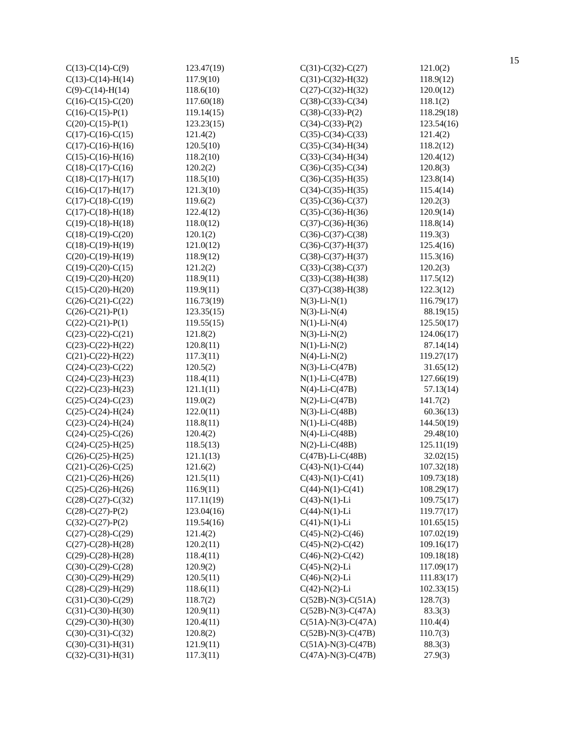15
| C(13)-C(14)-C(9) | 123.47(19) |
| C(13)-C(14)-H(14) | 117.9(10) |
| C(9)-C(14)-H(14) | 118.6(10) |
| C(16)-C(15)-C(20) | 117.60(18) |
| C(16)-C(15)-P(1) | 119.14(15) |
| C(20)-C(15)-P(1) | 123.23(15) |
| C(17)-C(16)-C(15) | 121.4(2) |
| C(17)-C(16)-H(16) | 120.5(10) |
| C(15)-C(16)-H(16) | 118.2(10) |
| C(18)-C(17)-C(16) | 120.2(2) |
| C(18)-C(17)-H(17) | 118.5(10) |
| C(16)-C(17)-H(17) | 121.3(10) |
| C(17)-C(18)-C(19) | 119.6(2) |
| C(17)-C(18)-H(18) | 122.4(12) |
| C(19)-C(18)-H(18) | 118.0(12) |
| C(18)-C(19)-C(20) | 120.1(2) |
| C(18)-C(19)-H(19) | 121.0(12) |
| C(20)-C(19)-H(19) | 118.9(12) |
| C(19)-C(20)-C(15) | 121.2(2) |
| C(19)-C(20)-H(20) | 118.9(11) |
| C(15)-C(20)-H(20) | 119.9(11) |
| C(26)-C(21)-C(22) | 116.73(19) |
| C(26)-C(21)-P(1) | 123.35(15) |
| C(22)-C(21)-P(1) | 119.55(15) |
| C(23)-C(22)-C(21) | 121.8(2) |
| C(23)-C(22)-H(22) | 120.8(11) |
| C(21)-C(22)-H(22) | 117.3(11) |
| C(24)-C(23)-C(22) | 120.5(2) |
| C(24)-C(23)-H(23) | 118.4(11) |
| C(22)-C(23)-H(23) | 121.1(11) |
| C(25)-C(24)-C(23) | 119.0(2) |
| C(25)-C(24)-H(24) | 122.0(11) |
| C(23)-C(24)-H(24) | 118.8(11) |
| C(24)-C(25)-C(26) | 120.4(2) |
| C(24)-C(25)-H(25) | 118.5(13) |
| C(26)-C(25)-H(25) | 121.1(13) |
| C(21)-C(26)-C(25) | 121.6(2) |
| C(21)-C(26)-H(26) | 121.5(11) |
| C(25)-C(26)-H(26) | 116.9(11) |
| C(28)-C(27)-C(32) | 117.11(19) |
| C(28)-C(27)-P(2) | 123.04(16) |
| C(32)-C(27)-P(2) | 119.54(16) |
| C(27)-C(28)-C(29) | 121.4(2) |
| C(27)-C(28)-H(28) | 120.2(11) |
| C(29)-C(28)-H(28) | 118.4(11) |
| C(30)-C(29)-C(28) | 120.9(2) |
| C(30)-C(29)-H(29) | 120.5(11) |
| C(28)-C(29)-H(29) | 118.6(11) |
| C(31)-C(30)-C(29) | 118.7(2) |
| C(31)-C(30)-H(30) | 120.9(11) |
| C(29)-C(30)-H(30) | 120.4(11) |
| C(30)-C(31)-C(32) | 120.8(2) |
| C(30)-C(31)-H(31) | 121.9(11) |
| C(32)-C(31)-H(31) | 117.3(11) |
| C(31)-C(32)-C(27) | 121.0(2) |
| C(31)-C(32)-H(32) | 118.9(12) |
| C(27)-C(32)-H(32) | 120.0(12) |
| C(38)-C(33)-C(34) | 118.1(2) |
| C(38)-C(33)-P(2) | 118.29(18) |
| C(34)-C(33)-P(2) | 123.54(16) |
| C(35)-C(34)-C(33) | 121.4(2) |
| C(35)-C(34)-H(34) | 118.2(12) |
| C(33)-C(34)-H(34) | 120.4(12) |
| C(36)-C(35)-C(34) | 120.8(3) |
| C(36)-C(35)-H(35) | 123.8(14) |
| C(34)-C(35)-H(35) | 115.4(14) |
| C(35)-C(36)-C(37) | 120.2(3) |
| C(35)-C(36)-H(36) | 120.9(14) |
| C(37)-C(36)-H(36) | 118.8(14) |
| C(36)-C(37)-C(38) | 119.3(3) |
| C(36)-C(37)-H(37) | 125.4(16) |
| C(38)-C(37)-H(37) | 115.3(16) |
| C(33)-C(38)-C(37) | 120.2(3) |
| C(33)-C(38)-H(38) | 117.5(12) |
| C(37)-C(38)-H(38) | 122.3(12) |
| N(3)-Li-N(1) | 116.79(17) |
| N(3)-Li-N(4) | 88.19(15) |
| N(1)-Li-N(4) | 125.50(17) |
| N(3)-Li-N(2) | 124.06(17) |
| N(1)-Li-N(2) | 87.14(14) |
| N(4)-Li-N(2) | 119.27(17) |
| N(3)-Li-C(47B) | 31.65(12) |
| N(1)-Li-C(47B) | 127.66(19) |
| N(4)-Li-C(47B) | 57.13(14) |
| N(2)-Li-C(47B) | 141.7(2) |
| N(3)-Li-C(48B) | 60.36(13) |
| N(1)-Li-C(48B) | 144.50(19) |
| N(4)-Li-C(48B) | 29.48(10) |
| N(2)-Li-C(48B) | 125.11(19) |
| C(47B)-Li-C(48B) | 32.02(15) |
| C(43)-N(1)-C(44) | 107.32(18) |
| C(43)-N(1)-C(41) | 109.73(18) |
| C(44)-N(1)-C(41) | 108.29(17) |
| C(43)-N(1)-Li | 109.75(17) |
| C(44)-N(1)-Li | 119.77(17) |
| C(41)-N(1)-Li | 101.65(15) |
| C(45)-N(2)-C(46) | 107.02(19) |
| C(45)-N(2)-C(42) | 109.16(17) |
| C(46)-N(2)-C(42) | 109.18(18) |
| C(45)-N(2)-Li | 117.09(17) |
| C(46)-N(2)-Li | 111.83(17) |
| C(42)-N(2)-Li | 102.33(15) |
| C(52B)-N(3)-C(51A) | 128.7(3) |
| C(52B)-N(3)-C(47A) | 83.3(3) |
| C(51A)-N(3)-C(47A) | 110.4(4) |
| C(52B)-N(3)-C(47B) | 110.7(3) |
| C(51A)-N(3)-C(47B) | 88.3(3) |
| C(47A)-N(3)-C(47B) | 27.9(3) |